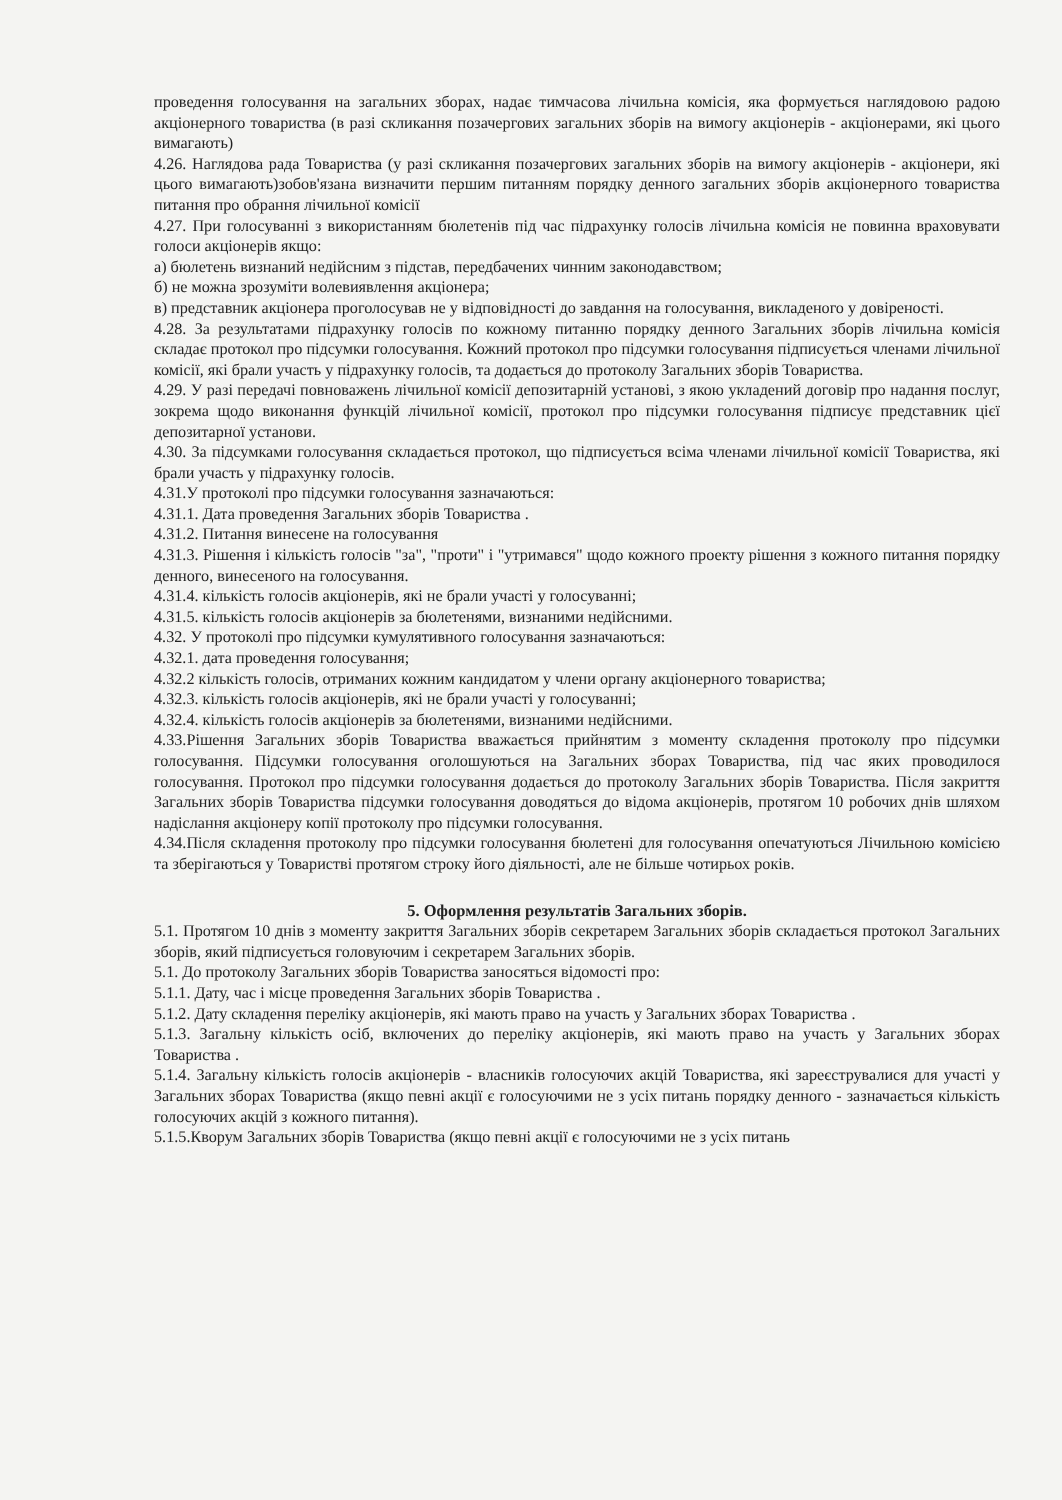проведення голосування на загальних зборах, надає тимчасова лічильна комісія, яка формується наглядовою радою акціонерного товариства (в разі скликання позачергових загальних зборів на вимогу акціонерів - акціонерами, які цього вимагають)
4.26. Наглядова рада Товариства (у разі скликання позачергових загальних зборів на вимогу акціонерів - акціонери, які цього вимагають)зобов'язана визначити першим питанням порядку денного загальних зборів акціонерного товариства питання про обрання лічильної комісії
4.27. При голосуванні з використанням бюлетенів під час підрахунку голосів лічильна комісія не повинна враховувати голоси акціонерів якщо:
а) бюлетень визнаний недійсним з підстав, передбачених чинним законодавством;
б) не можна зрозуміти волевиявлення акціонера;
в) представник акціонера проголосував не у відповідності до завдання на голосування, викладеного у довіреності.
4.28. За результатами підрахунку голосів по кожному питанню порядку денного Загальних зборів лічильна комісія складає протокол про підсумки голосування. Кожний протокол про підсумки голосування підписується членами лічильної комісії, які брали участь у підрахунку голосів, та додається до протоколу Загальних зборів Товариства.
4.29. У разі передачі повноважень лічильної комісії депозитарній установі, з якою укладений договір про надання послуг, зокрема щодо виконання функцій лічильної комісії, протокол про підсумки голосування підписує представник цієї депозитарної установи.
4.30. За підсумками голосування складається протокол, що підписується всіма членами лічильної комісії Товариства, які брали участь у підрахунку голосів.
4.31.У протоколі про підсумки голосування зазначаються:
4.31.1. Дата проведення Загальних зборів Товариства .
4.31.2. Питання винесене на голосування
4.31.3. Рішення і кількість голосів "за", "проти" і "утримався" щодо кожного проекту рішення з кожного питання порядку денного, винесеного на голосування.
4.31.4. кількість голосів акціонерів, які не брали участі у голосуванні;
4.31.5. кількість голосів акціонерів за бюлетенями, визнаними недійсними.
4.32. У протоколі про підсумки кумулятивного голосування зазначаються:
4.32.1. дата проведення голосування;
4.32.2 кількість голосів, отриманих кожним кандидатом у члени органу акціонерного товариства;
4.32.3. кількість голосів акціонерів, які не брали участі у голосуванні;
4.32.4. кількість голосів акціонерів за бюлетенями, визнаними недійсними.
4.33.Рішення Загальних зборів Товариства вважається прийнятим з моменту складення протоколу про підсумки голосування. Підсумки голосування оголошуються на Загальних зборах Товариства, під час яких проводилося голосування. Протокол про підсумки голосування додається до протоколу Загальних зборів Товариства. Після закриття Загальних зборів Товариства підсумки голосування доводяться до відома акціонерів, протягом 10 робочих днів шляхом надіслання акціонеру копії протоколу про підсумки голосування.
4.34.Після складення протоколу про підсумки голосування бюлетені для голосування опечатуються Лічильною комісією та зберігаються у Товаристві протягом строку його діяльності, але не більше чотирьох років.
5. Оформлення результатів Загальних зборів.
5.1. Протягом 10 днів з моменту закриття Загальних зборів секретарем Загальних зборів складається протокол Загальних зборів, який підписується головуючим і секретарем Загальних зборів.
5.1. До протоколу Загальних зборів Товариства заносяться відомості про:
5.1.1. Дату, час і місце проведення Загальних зборів Товариства .
5.1.2. Дату складення переліку акціонерів, які мають право на участь у Загальних зборах Товариства .
5.1.3. Загальну кількість осіб, включених до переліку акціонерів, які мають право на участь у Загальних зборах Товариства .
5.1.4. Загальну кількість голосів акціонерів - власників голосуючих акцій Товариства, які зареєструвалися для участі у Загальних зборах Товариства (якщо певні акції є голосуючими не з усіх питань порядку денного - зазначається кількість голосуючих акцій з кожного питання).
5.1.5.Кворум Загальних зборів Товариства (якщо певні акції є голосуючими не з усіх питань